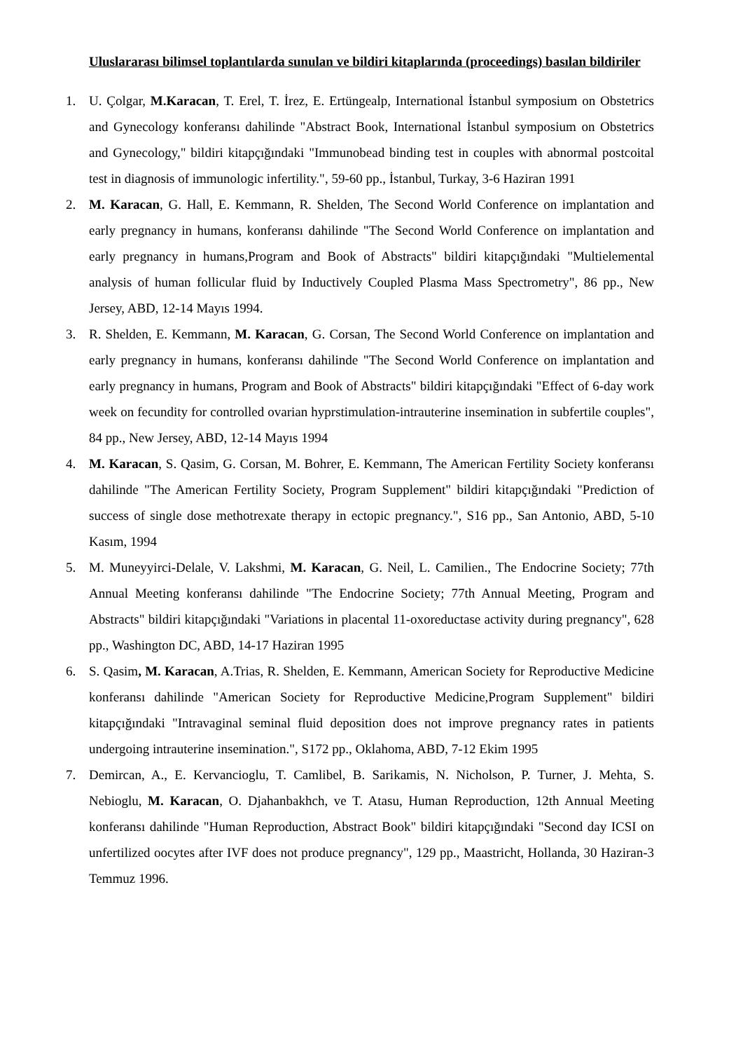Uluslararası bilimsel toplantılarda sunulan ve bildiri kitaplarında (proceedings) basılan bildiriler
1. U. Çolgar, M.Karacan, T. Erel, T. İrez, E. Ertüngealp, International İstanbul symposium on Obstetrics and Gynecology konferansı dahilinde "Abstract Book, International İstanbul symposium on Obstetrics and Gynecology," bildiri kitapçığındaki "Immunobead binding test in couples with abnormal postcoital test in diagnosis of immunologic infertility.", 59-60 pp., İstanbul, Turkay, 3-6 Haziran 1991
2. M. Karacan, G. Hall, E. Kemmann, R. Shelden, The Second World Conference on implantation and early pregnancy in humans, konferansı dahilinde "The Second World Conference on implantation and early pregnancy in humans,Program and Book of Abstracts" bildiri kitapçığındaki "Multielemental analysis of human follicular fluid by Inductively Coupled Plasma Mass Spectrometry", 86 pp., New Jersey, ABD, 12-14 Mayıs 1994.
3. R. Shelden, E. Kemmann, M. Karacan, G. Corsan, The Second World Conference on implantation and early pregnancy in humans, konferansı dahilinde "The Second World Conference on implantation and early pregnancy in humans, Program and Book of Abstracts" bildiri kitapçığındaki "Effect of 6-day work week on fecundity for controlled ovarian hyprstimulation-intrauterine insemination in subfertile couples", 84 pp., New Jersey, ABD, 12-14 Mayıs 1994
4. M. Karacan, S. Qasim, G. Corsan, M. Bohrer, E. Kemmann, The American Fertility Society konferansı dahilinde "The American Fertility Society, Program Supplement" bildiri kitapçığındaki "Prediction of success of single dose methotrexate therapy in ectopic pregnancy.", S16 pp., San Antonio, ABD, 5-10 Kasım, 1994
5. M. Muneyyirci-Delale, V. Lakshmi, M. Karacan, G. Neil, L. Camilien., The Endocrine Society; 77th Annual Meeting konferansı dahilinde "The Endocrine Society; 77th Annual Meeting, Program and Abstracts" bildiri kitapçığındaki "Variations in placental 11-oxoreductase activity during pregnancy", 628 pp., Washington DC, ABD, 14-17 Haziran 1995
6. S. Qasim, M. Karacan, A.Trias, R. Shelden, E. Kemmann, American Society for Reproductive Medicine konferansı dahilinde "American Society for Reproductive Medicine,Program Supplement" bildiri kitapçığındaki "Intravaginal seminal fluid deposition does not improve pregnancy rates in patients undergoing intrauterine insemination.", S172 pp., Oklahoma, ABD, 7-12 Ekim 1995
7. Demircan, A., E. Kervancioglu, T. Camlibel, B. Sarikamis, N. Nicholson, P. Turner, J. Mehta, S. Nebioglu, M. Karacan, O. Djahanbakhch, ve T. Atasu, Human Reproduction, 12th Annual Meeting konferansı dahilinde "Human Reproduction, Abstract Book" bildiri kitapçığındaki "Second day ICSI on unfertilized oocytes after IVF does not produce pregnancy", 129 pp., Maastricht, Hollanda, 30 Haziran-3 Temmuz 1996.